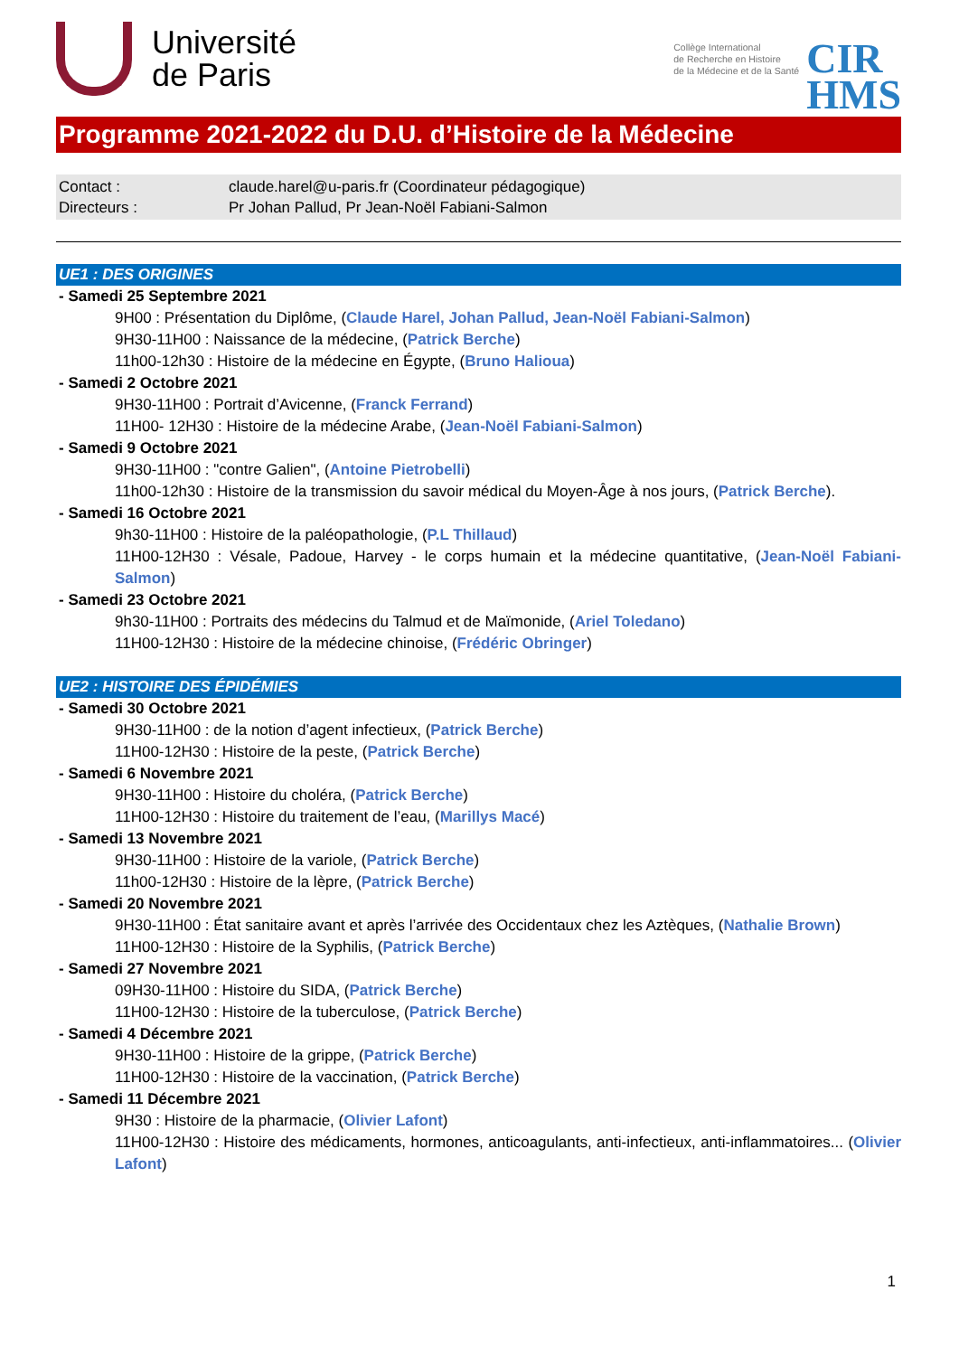Université
de Paris
Collège International
de Recherche en Histoire
de la Médecine et de la Santé
CIR
HMS
Programme 2021-2022 du D.U. d’Histoire de la Médecine
Contact : claude.harel@u-paris.fr (Coordinateur pédagogique)
Directeurs : Pr Johan Pallud, Pr Jean-Noël Fabiani-Salmon
UE1 : DES ORIGINES
- Samedi 25 Septembre 2021
9H00 : Présentation du Diplôme, (Claude Harel, Johan Pallud, Jean-Noël Fabiani-Salmon)
9H30-11H00 : Naissance de la médecine, (Patrick Berche)
11h00-12h30 : Histoire de la médecine en Égypte, (Bruno Halioua)
- Samedi 2 Octobre 2021
9H30-11H00 : Portrait d’Avicenne, (Franck Ferrand)
11H00- 12H30 : Histoire de la médecine Arabe, (Jean-Noël Fabiani-Salmon)
- Samedi 9 Octobre 2021
9H30-11H00 : "contre Galien", (Antoine Pietrobelli)
11h00-12h30 : Histoire de la transmission du savoir médical du Moyen-Âge à nos jours, (Patrick Berche).
- Samedi 16 Octobre 2021
9h30-11H00 : Histoire de la paléopathologie, (P.L Thillaud)
11H00-12H30 : Vésale, Padoue, Harvey - le corps humain et la médecine quantitative, (Jean-Noël Fabiani-Salmon)
- Samedi 23 Octobre 2021
9h30-11H00 : Portraits des médecins du Talmud et de Maïmonide, (Ariel Toledano)
11H00-12H30 : Histoire de la médecine chinoise, (Frédéric Obringer)
UE2 : HISTOIRE DES ÉPIDÉMIES
- Samedi 30 Octobre 2021
9H30-11H00 : de la notion d’agent infectieux, (Patrick Berche)
11H00-12H30 : Histoire de la peste, (Patrick Berche)
- Samedi 6 Novembre 2021
9H30-11H00 : Histoire du choléra, (Patrick Berche)
11H00-12H30 : Histoire du traitement de l’eau, (Marillys Macé)
- Samedi 13 Novembre 2021
9H30-11H00 : Histoire de la variole, (Patrick Berche)
11h00-12H30 : Histoire de la lèpre, (Patrick Berche)
- Samedi 20 Novembre 2021
9H30-11H00 : État sanitaire avant et après l’arrivée des Occidentaux chez les Aztèques, (Nathalie Brown)
11H00-12H30 : Histoire de la Syphilis, (Patrick Berche)
- Samedi 27 Novembre 2021
09H30-11H00 : Histoire du SIDA, (Patrick Berche)
11H00-12H30 : Histoire de la tuberculose, (Patrick Berche)
- Samedi 4 Décembre 2021
9H30-11H00 : Histoire de la grippe, (Patrick Berche)
11H00-12H30 : Histoire de la vaccination, (Patrick Berche)
- Samedi 11 Décembre 2021
9H30 : Histoire de la pharmacie, (Olivier Lafont)
11H00-12H30 : Histoire des médicaments, hormones, anticoagulants, anti-infectieux, anti-inflammatoires... (Olivier Lafont)
1